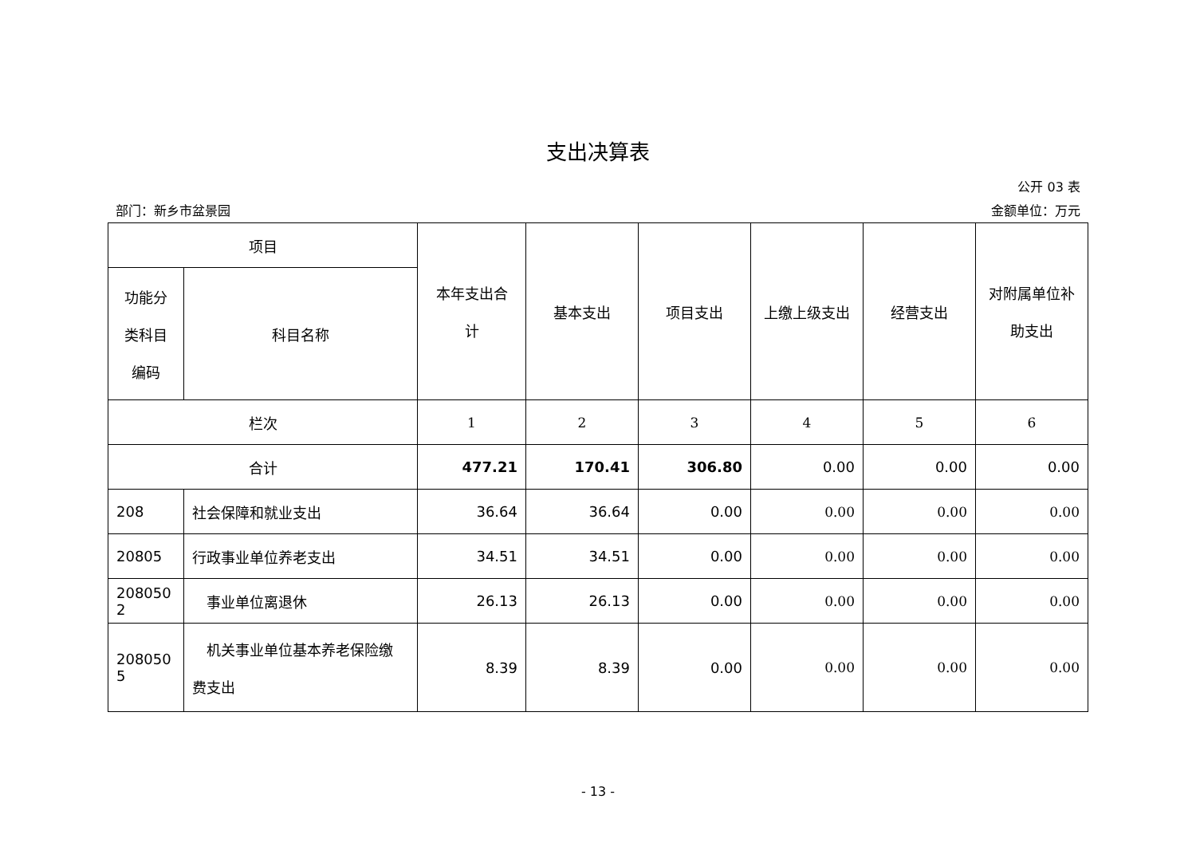支出决算表
公开 03 表
部门：新乡市盆景园 金额单位：万元
| 项目 | | 本年支出合 计 | 基本支出 | 项目支出 | 上缴上级支出 | 经营支出 | 对附属单位补 助支出 |
| --- | --- | --- | --- | --- | --- | --- | --- |
| 功能分 类科目 编码 | 科目名称 | | | | | | |
| 栏次 | | 1 | 2 | 3 | 4 | 5 | 6 |
| 合计 | | 477.21 | 170.41 | 306.80 | 0.00 | 0.00 | 0.00 |
| 208 | 社会保障和就业支出 | 36.64 | 36.64 | 0.00 | 0.00 | 0.00 | 0.00 |
| 20805 | 行政事业单位养老支出 | 34.51 | 34.51 | 0.00 | 0.00 | 0.00 | 0.00 |
| 208050 2 | 事业单位离退休 | 26.13 | 26.13 | 0.00 | 0.00 | 0.00 | 0.00 |
| 208050 5 | 机关事业单位基本养老保险缴 费支出 | 8.39 | 8.39 | 0.00 | 0.00 | 0.00 | 0.00 |
- 13 -